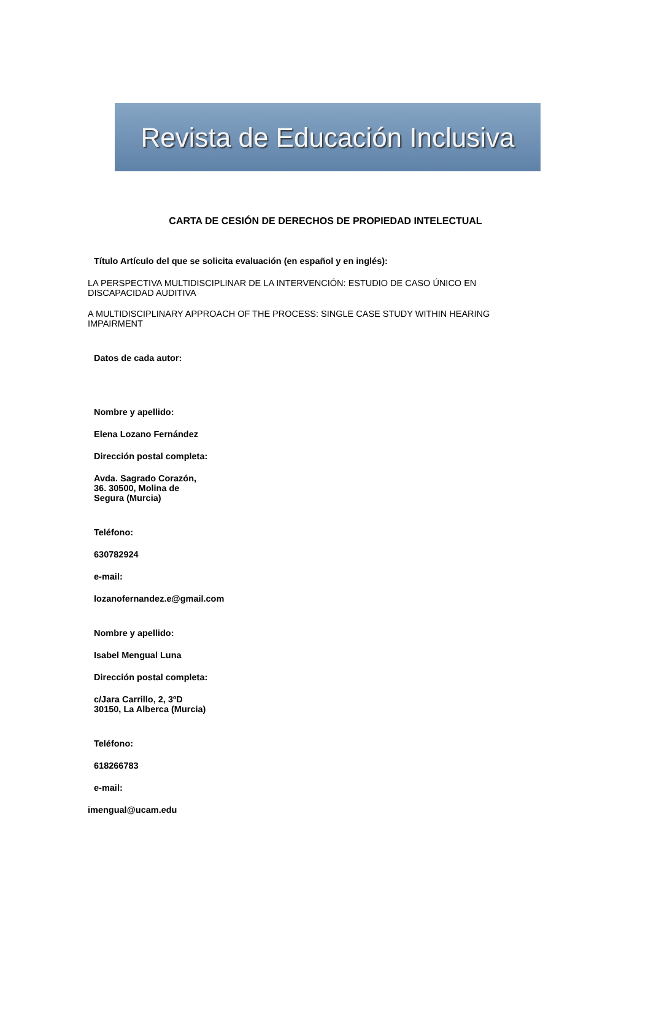Revista de Educación Inclusiva
CARTA DE CESIÓN DE DERECHOS DE PROPIEDAD INTELECTUAL
Título Artículo del que se solicita evaluación (en español y en inglés):
LA PERSPECTIVA MULTIDISCIPLINAR DE LA INTERVENCIÓN: ESTUDIO DE CASO ÚNICO EN
DISCAPACIDAD AUDITIVA
A MULTIDISCIPLINARY APPROACH OF THE PROCESS: SINGLE CASE STUDY WITHIN HEARING
IMPAIRMENT
Datos de cada autor:
Nombre y apellido:
Elena Lozano Fernández
Dirección postal completa:
Avda. Sagrado Corazón,
36. 30500, Molina de
Segura (Murcia)
Teléfono:
630782924
e-mail:
lozanofernandez.e@gmail.com
Nombre y apellido:
Isabel Mengual Luna
Dirección postal completa:
c/Jara Carrillo, 2, 3ºD
30150, La Alberca (Murcia)
Teléfono:
618266783
e-mail:
imengual@ucam.edu